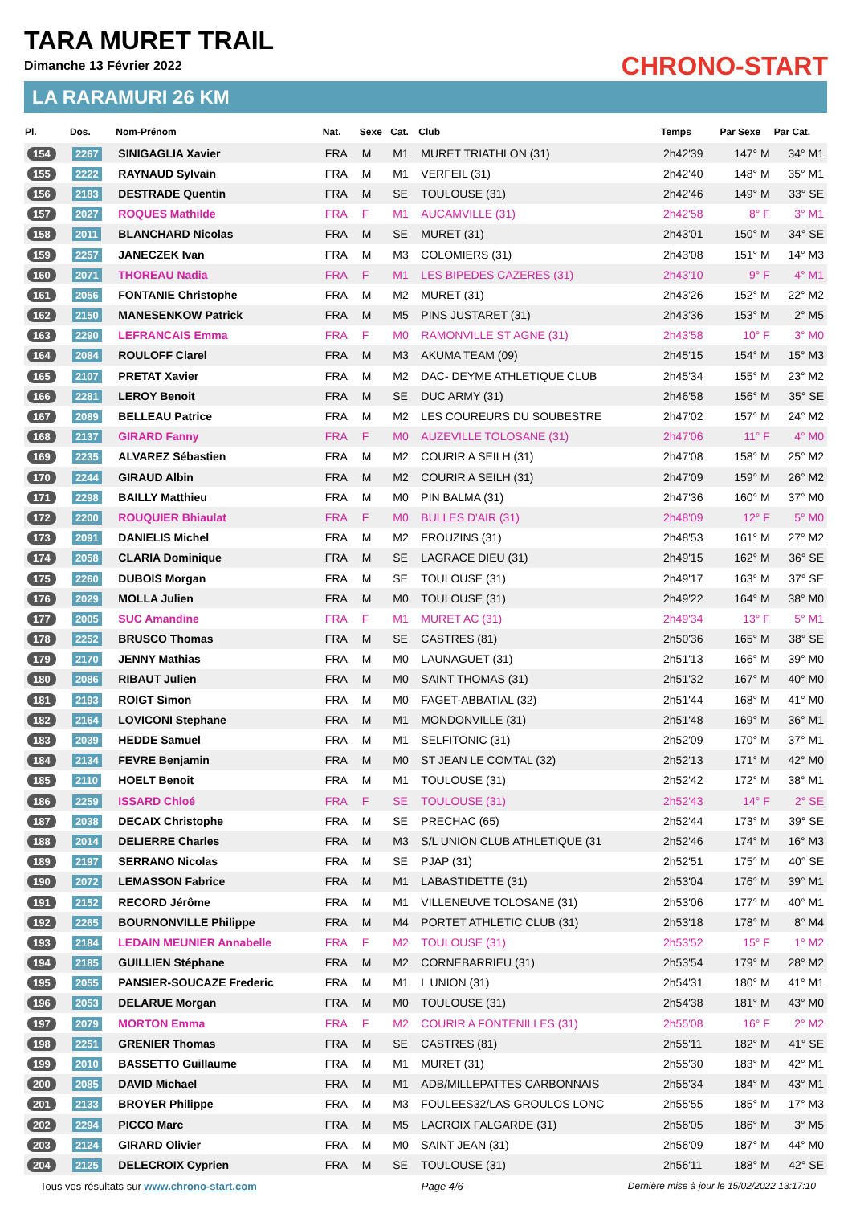TARA MURET TRAIL
Dimanche 13 Février 2022
LA RARAMURI 26 KM
CHRONO-START
| Pl. | Dos. | Nom-Prénom | Nat. | Sexe | Cat. | Club | Temps | Par Sexe | Par Cat. |
| --- | --- | --- | --- | --- | --- | --- | --- | --- | --- |
| 154 | 2267 | SINIGAGLIA Xavier | FRA | M | M1 | MURET TRIATHLON (31) | 2h42'39 | 147° M | 34° M1 |
| 155 | 2222 | RAYNAUD Sylvain | FRA | M | M1 | VERFEIL (31) | 2h42'40 | 148° M | 35° M1 |
| 156 | 2183 | DESTRADE Quentin | FRA | M | SE | TOULOUSE (31) | 2h42'46 | 149° M | 33° SE |
| 157 | 2027 | ROQUES Mathilde | FRA | F | M1 | AUCAMVILLE (31) | 2h42'58 | 8° F | 3° M1 |
| 158 | 2011 | BLANCHARD Nicolas | FRA | M | SE | MURET (31) | 2h43'01 | 150° M | 34° SE |
| 159 | 2257 | JANECZEK Ivan | FRA | M | M3 | COLOMIERS (31) | 2h43'08 | 151° M | 14° M3 |
| 160 | 2071 | THOREAU Nadia | FRA | F | M1 | LES BIPEDES CAZERES (31) | 2h43'10 | 9° F | 4° M1 |
| 161 | 2056 | FONTANIE Christophe | FRA | M | M2 | MURET (31) | 2h43'26 | 152° M | 22° M2 |
| 162 | 2150 | MANESENKOW Patrick | FRA | M | M5 | PINS JUSTARET (31) | 2h43'36 | 153° M | 2° M5 |
| 163 | 2290 | LEFRANCAIS Emma | FRA | F | M0 | RAMONVILLE ST AGNE (31) | 2h43'58 | 10° F | 3° M0 |
| 164 | 2084 | ROULOFF Clarel | FRA | M | M3 | AKUMA TEAM (09) | 2h45'15 | 154° M | 15° M3 |
| 165 | 2107 | PRETAT Xavier | FRA | M | M2 | DAC- DEYME ATHLETIQUE CLUB | 2h45'34 | 155° M | 23° M2 |
| 166 | 2281 | LEROY Benoit | FRA | M | SE | DUC ARMY (31) | 2h46'58 | 156° M | 35° SE |
| 167 | 2089 | BELLEAU Patrice | FRA | M | M2 | LES COUREURS DU SOUBESTRE | 2h47'02 | 157° M | 24° M2 |
| 168 | 2137 | GIRARD Fanny | FRA | F | M0 | AUZEVILLE TOLOSANE (31) | 2h47'06 | 11° F | 4° M0 |
| 169 | 2235 | ALVAREZ Sébastien | FRA | M | M2 | COURIR A SEILH (31) | 2h47'08 | 158° M | 25° M2 |
| 170 | 2244 | GIRAUD Albin | FRA | M | M2 | COURIR A SEILH (31) | 2h47'09 | 159° M | 26° M2 |
| 171 | 2298 | BAILLY Matthieu | FRA | M | M0 | PIN BALMA (31) | 2h47'36 | 160° M | 37° M0 |
| 172 | 2200 | ROUQUIER Bhiaulat | FRA | F | M0 | BULLES D'AIR (31) | 2h48'09 | 12° F | 5° M0 |
| 173 | 2091 | DANIELIS Michel | FRA | M | M2 | FROUZINS (31) | 2h48'53 | 161° M | 27° M2 |
| 174 | 2058 | CLARIA Dominique | FRA | M | SE | LAGRACE DIEU (31) | 2h49'15 | 162° M | 36° SE |
| 175 | 2260 | DUBOIS Morgan | FRA | M | SE | TOULOUSE (31) | 2h49'17 | 163° M | 37° SE |
| 176 | 2029 | MOLLA Julien | FRA | M | M0 | TOULOUSE (31) | 2h49'22 | 164° M | 38° M0 |
| 177 | 2005 | SUC Amandine | FRA | F | M1 | MURET AC (31) | 2h49'34 | 13° F | 5° M1 |
| 178 | 2252 | BRUSCO Thomas | FRA | M | SE | CASTRES (81) | 2h50'36 | 165° M | 38° SE |
| 179 | 2170 | JENNY Mathias | FRA | M | M0 | LAUNAGUET (31) | 2h51'13 | 166° M | 39° M0 |
| 180 | 2086 | RIBAUT Julien | FRA | M | M0 | SAINT THOMAS (31) | 2h51'32 | 167° M | 40° M0 |
| 181 | 2193 | ROIGT Simon | FRA | M | M0 | FAGET-ABBATIAL (32) | 2h51'44 | 168° M | 41° M0 |
| 182 | 2164 | LOVICONI Stephane | FRA | M | M1 | MONDONVILLE (31) | 2h51'48 | 169° M | 36° M1 |
| 183 | 2039 | HEDDE Samuel | FRA | M | M1 | SELFITONIC (31) | 2h52'09 | 170° M | 37° M1 |
| 184 | 2134 | FEVRE Benjamin | FRA | M | M0 | ST JEAN LE COMTAL (32) | 2h52'13 | 171° M | 42° M0 |
| 185 | 2110 | HOELT Benoit | FRA | M | M1 | TOULOUSE (31) | 2h52'42 | 172° M | 38° M1 |
| 186 | 2259 | ISSARD Chloé | FRA | F | SE | TOULOUSE (31) | 2h52'43 | 14° F | 2° SE |
| 187 | 2038 | DECAIX Christophe | FRA | M | SE | PRECHAC (65) | 2h52'44 | 173° M | 39° SE |
| 188 | 2014 | DELIERRE Charles | FRA | M | M3 | S/L UNION CLUB ATHLETIQUE (31 | 2h52'46 | 174° M | 16° M3 |
| 189 | 2197 | SERRANO Nicolas | FRA | M | SE | PJAP (31) | 2h52'51 | 175° M | 40° SE |
| 190 | 2072 | LEMASSON Fabrice | FRA | M | M1 | LABASTIDETTE (31) | 2h53'04 | 176° M | 39° M1 |
| 191 | 2152 | RECORD Jérôme | FRA | M | M1 | VILLENEUVE TOLOSANE (31) | 2h53'06 | 177° M | 40° M1 |
| 192 | 2265 | BOURNONVILLE Philippe | FRA | M | M4 | PORTET ATHLETIC CLUB (31) | 2h53'18 | 178° M | 8° M4 |
| 193 | 2184 | LEDAIN MEUNIER Annabelle | FRA | F | M2 | TOULOUSE (31) | 2h53'52 | 15° F | 1° M2 |
| 194 | 2185 | GUILLIEN Stéphane | FRA | M | M2 | CORNEBARRIEU (31) | 2h53'54 | 179° M | 28° M2 |
| 195 | 2055 | PANSIER-SOUCAZE Frederic | FRA | M | M1 | L UNION (31) | 2h54'31 | 180° M | 41° M1 |
| 196 | 2053 | DELARUE Morgan | FRA | M | M0 | TOULOUSE (31) | 2h54'38 | 181° M | 43° M0 |
| 197 | 2079 | MORTON Emma | FRA | F | M2 | COURIR A FONTENILLES (31) | 2h55'08 | 16° F | 2° M2 |
| 198 | 2251 | GRENIER Thomas | FRA | M | SE | CASTRES (81) | 2h55'11 | 182° M | 41° SE |
| 199 | 2010 | BASSETTO Guillaume | FRA | M | M1 | MURET (31) | 2h55'30 | 183° M | 42° M1 |
| 200 | 2085 | DAVID Michael | FRA | M | M1 | ADB/MILLEPATTES CARBONNAIS | 2h55'34 | 184° M | 43° M1 |
| 201 | 2133 | BROYER Philippe | FRA | M | M3 | FOULEES32/LAS GROULOS LONC | 2h55'55 | 185° M | 17° M3 |
| 202 | 2294 | PICCO Marc | FRA | M | M5 | LACROIX FALGARDE (31) | 2h56'05 | 186° M | 3° M5 |
| 203 | 2124 | GIRARD Olivier | FRA | M | M0 | SAINT JEAN (31) | 2h56'09 | 187° M | 44° M0 |
| 204 | 2125 | DELECROIX Cyprien | FRA | M | SE | TOULOUSE (31) | 2h56'11 | 188° M | 42° SE |
Tous vos résultats sur www.chrono-start.com Page 4/6 Dernière mise à jour le 15/02/2022 13:17:10